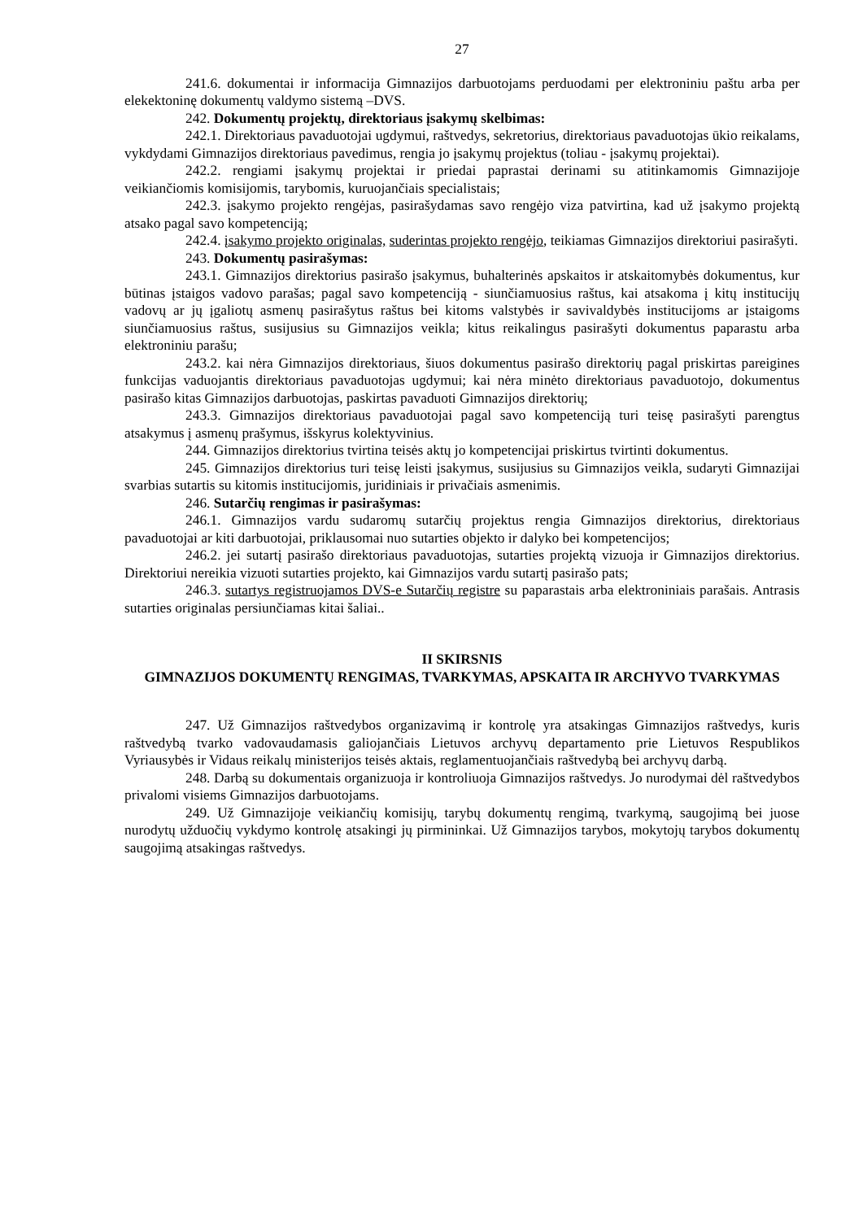27
241.6. dokumentai ir informacija Gimnazijos darbuotojams perduodami per elektroniniu paštu arba per elekektoninę dokumentų valdymo sistemą –DVS.
242. Dokumentų projektų, direktoriaus įsakymų skelbimas:
242.1. Direktoriaus pavaduotojai ugdymui, raštvedys, sekretorius, direktoriaus pavaduotojas ūkio reikalams, vykdydami Gimnazijos direktoriaus pavedimus, rengia jo įsakymų projektus (toliau - įsakymų projektai).
242.2. rengiami įsakymų projektai ir priedai paprastai derinami su atitinkamomis Gimnazijoje veikiančiomis komisijomis, tarybomis, kuruojančiais specialistais;
242.3. įsakymo projekto rengėjas, pasirašydamas savo rengėjo viza patvirtina, kad už įsakymo projektą atsako pagal savo kompetenciją;
242.4. įsakymo projekto originalas, suderintas projekto rengėjo, teikiamas Gimnazijos direktoriui pasirašyti.
243. Dokumentų pasirašymas:
243.1. Gimnazijos direktorius pasirašo įsakymus, buhalterinės apskaitos ir atskaitomybės dokumentus, kur būtinas įstaigos vadovo parašas; pagal savo kompetenciją - siunčiamuosius raštus, kai atsakoma į kitų institucijų vadovų ar jų įgaliotų asmenų pasirašytus raštus bei kitoms valstybės ir savivaldybės institucijoms ar įstaigoms siunčiamuosius raštus, susijusius su Gimnazijos veikla; kitus reikalingus pasirašyti dokumentus paparastu arba elektroniniu parašu;
243.2. kai nėra Gimnazijos direktoriaus, šiuos dokumentus pasirašo direktorių pagal priskirtas pareigines funkcijas vaduojantis direktoriaus pavaduotojas ugdymui; kai nėra minėto direktoriaus pavaduotojo, dokumentus pasirašo kitas Gimnazijos darbuotojas, paskirtas pavaduoti Gimnazijos direktorių;
243.3. Gimnazijos direktoriaus pavaduotojai pagal savo kompetenciją turi teisę pasirašyti parengtus atsakymus į asmenų prašymus, išskyrus kolektyvinius.
244. Gimnazijos direktorius tvirtina teisės aktų jo kompetencijai priskirtus tvirtinti dokumentus.
245. Gimnazijos direktorius turi teisę leisti įsakymus, susijusius su Gimnazijos veikla, sudaryti Gimnazijai svarbias sutartis su kitomis institucijomis, juridiniais ir privačiais asmenimis.
246. Sutarčių rengimas ir pasirašymas:
246.1. Gimnazijos vardu sudaromų sutarčių projektus rengia Gimnazijos direktorius, direktoriaus pavaduotojai ar kiti darbuotojai, priklausomai nuo sutarties objekto ir dalyko bei kompetencijos;
246.2. jei sutartį pasirašo direktoriaus pavaduotojas, sutarties projektą vizuoja ir Gimnazijos direktorius. Direktoriui nereikia vizuoti sutarties projekto, kai Gimnazijos vardu sutartį pasirašo pats;
246.3. sutartys registruojamos DVS-e Sutarčių registre su paparastais arba elektroniniais parašais. Antrasis sutarties originalas persiunčiamas kitai šaliai..
II SKIRSNIS
GIMNAZIJOS DOKUMENTŲ RENGIMAS, TVARKYMAS, APSKAITA IR ARCHYVO TVARKYMAS
247. Už Gimnazijos raštvedybos organizavimą ir kontrolę yra atsakingas Gimnazijos raštvedys, kuris raštvedybą tvarko vadovaudamasis galiojančiais Lietuvos archyvų departamento prie Lietuvos Respublikos Vyriausybės ir Vidaus reikalų ministerijos teisės aktais, reglamentuojančiais raštvedybą bei archyvų darbą.
248. Darbą su dokumentais organizuoja ir kontroliuoja Gimnazijos raštvedys. Jo nurodymai dėl raštvedybos privalomi visiems Gimnazijos darbuotojams.
249. Už Gimnazijoje veikiančių komisijų, tarybų dokumentų rengimą, tvarkymą, saugojimą bei juose nurodytų užduočių vykdymo kontrolę atsakingi jų pirmininkai. Už Gimnazijos tarybos, mokytojų tarybos dokumentų saugojimą atsakingas raštvedys.